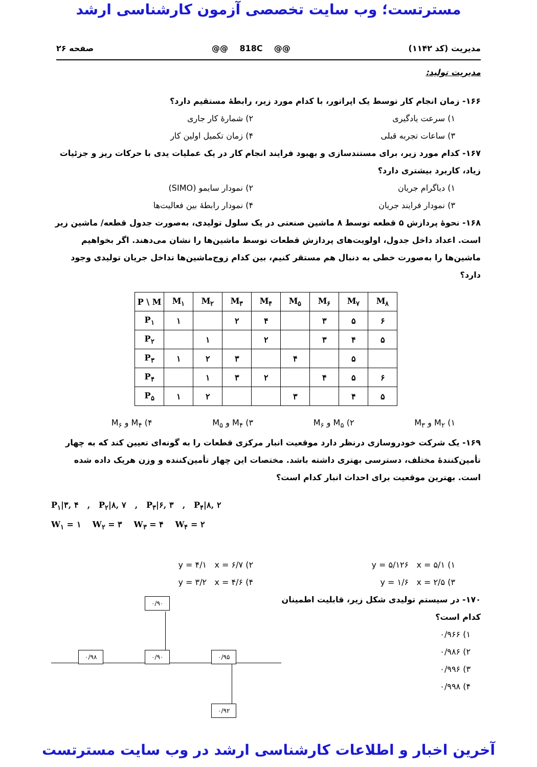مسترتست؛ وب سایت تخصصی آزمون کارشناسی ارشد
مدیریت (کد ۱۱۴۲) @@ 818C @@ صفحه ۲۶
مدیریت تولید:
۱۶۶- زمان انجام کار توسط یک اپراتور، با کدام مورد زیر، رابطهٔ مستقیم دارد؟
۱) سرعت یادگیری ۲) شمارهٔ کار جاری
۳) ساعات تجربه قبلی ۴) زمان تکمیل اولین کار
۱۶۷- کدام مورد زیر، برای مستندسازی و بهبود فرایند انجام کار در یک عملیات یدی با حرکات ریز و جزئیات زیاد، کاربرد بیشتری دارد؟
۱) دیاگرام جریان ۲) نمودار سایمو (SIMO)
۳) نمودار فرایند جریان ۴) نمودار رابطهٔ بین فعالیت‌ها
۱۶۸- نحوهٔ پردازش ۵ قطعه توسط ۸ ماشین صنعتی در یک سلول تولیدی، به‌صورت جدول قطعه/ ماشین زیر است. اعداد داخل جدول، اولویت‌های پردازش قطعات توسط ماشین‌ها را نشان می‌دهند. اگر بخواهیم ماشین‌ها را به‌صورت خطی به دنبال هم مستقر کنیم، بین کدام زوج‌ماشین‌ها تداخل جریان تولیدی وجود دارد؟
| P \ M | M<sub>۱</sub> | M<sub>۲</sub> | M<sub>۳</sub> | M<sub>۴</sub> | M<sub>۵</sub> | M<sub>۶</sub> | M<sub>۷</sub> | M<sub>۸</sub> |
| --- | --- | --- | --- | --- | --- | --- | --- | --- |
| P<sub>۱</sub> | ۱ | | ۲ | ۴ | | ۳ | ۵ | ۶ |
| P<sub>۲</sub> | | ۱ | | ۲ | | ۳ | ۴ | ۵ |
| P<sub>۳</sub> | ۱ | ۲ | ۳ | | ۴ | | ۵ | |
| P<sub>۴</sub> | | ۱ | ۳ | ۲ | | ۴ | ۵ | ۶ |
| P<sub>۵</sub> | ۱ | ۲ | | | ۳ | | ۴ | ۵ |
۱) M<sub>۲</sub> و M<sub>۳</sub> ۲) M<sub>۵</sub> و M<sub>۶</sub> ۳) M<sub>۴</sub> و M<sub>۵</sub> ۴) M<sub>۴</sub> و M<sub>۶</sub>
۱۶۹- یک شرکت خودروسازی درنظر دارد موقعیت انبار مرکزی قطعات را به گونه‌ای تعیین کند که به چهار تأمین‌کنندهٔ مختلف، دسترسی بهتری داشته باشد. مختصات این چهار تأمین‌کننده و وزن هریک داده شده است. بهترین موقعیت برای احداث انبار کدام است؟
P<sub>۱</sub>|۳, ۴ , P<sub>۲</sub>|۸, ۷ , P<sub>۳</sub>|۶, ۳ , P<sub>۴</sub>|۸, ۲
W<sub>۱</sub> = ۱ W<sub>۲</sub> = ۳ W<sub>۳</sub> = ۴ W<sub>۴</sub> = ۲
۱) y = ۵/۱۲۶ x = ۵/۱ ۲) y = ۴/۱ x = ۶/۷
۳) y = ۱/۶ x = ۲/۵ ۴) y = ۳/۲ x = ۴/۶
۱۷۰- در سیستم تولیدی شکل زیر، قابلیت اطمینان کدام است؟
۱) ۰/۹۶۶
۲) ۰/۹۸۶
۳) ۰/۹۹۶
۴) ۰/۹۹۸
۰/۹۰
۰/۹۸ ۰/۹۰ ۰/۹۵
۰/۹۲
آخرین اخبار و اطلاعات کارشناسی ارشد در وب سایت مسترتست